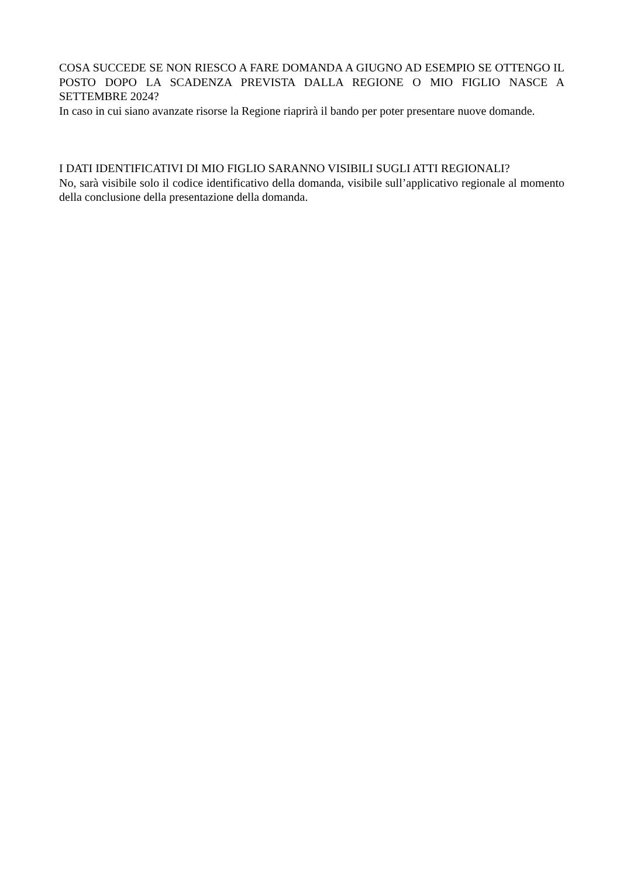COSA SUCCEDE SE NON RIESCO A FARE DOMANDA A GIUGNO AD ESEMPIO SE OTTENGO IL POSTO DOPO LA SCADENZA PREVISTA DALLA REGIONE O MIO FIGLIO NASCE A SETTEMBRE 2024?
In caso in cui siano avanzate risorse la Regione riaprirà il bando per poter presentare nuove domande.
I DATI IDENTIFICATIVI DI MIO FIGLIO SARANNO VISIBILI SUGLI ATTI REGIONALI?
No, sarà visibile solo il codice identificativo della domanda, visibile sull’applicativo regionale al momento della conclusione della presentazione della domanda.